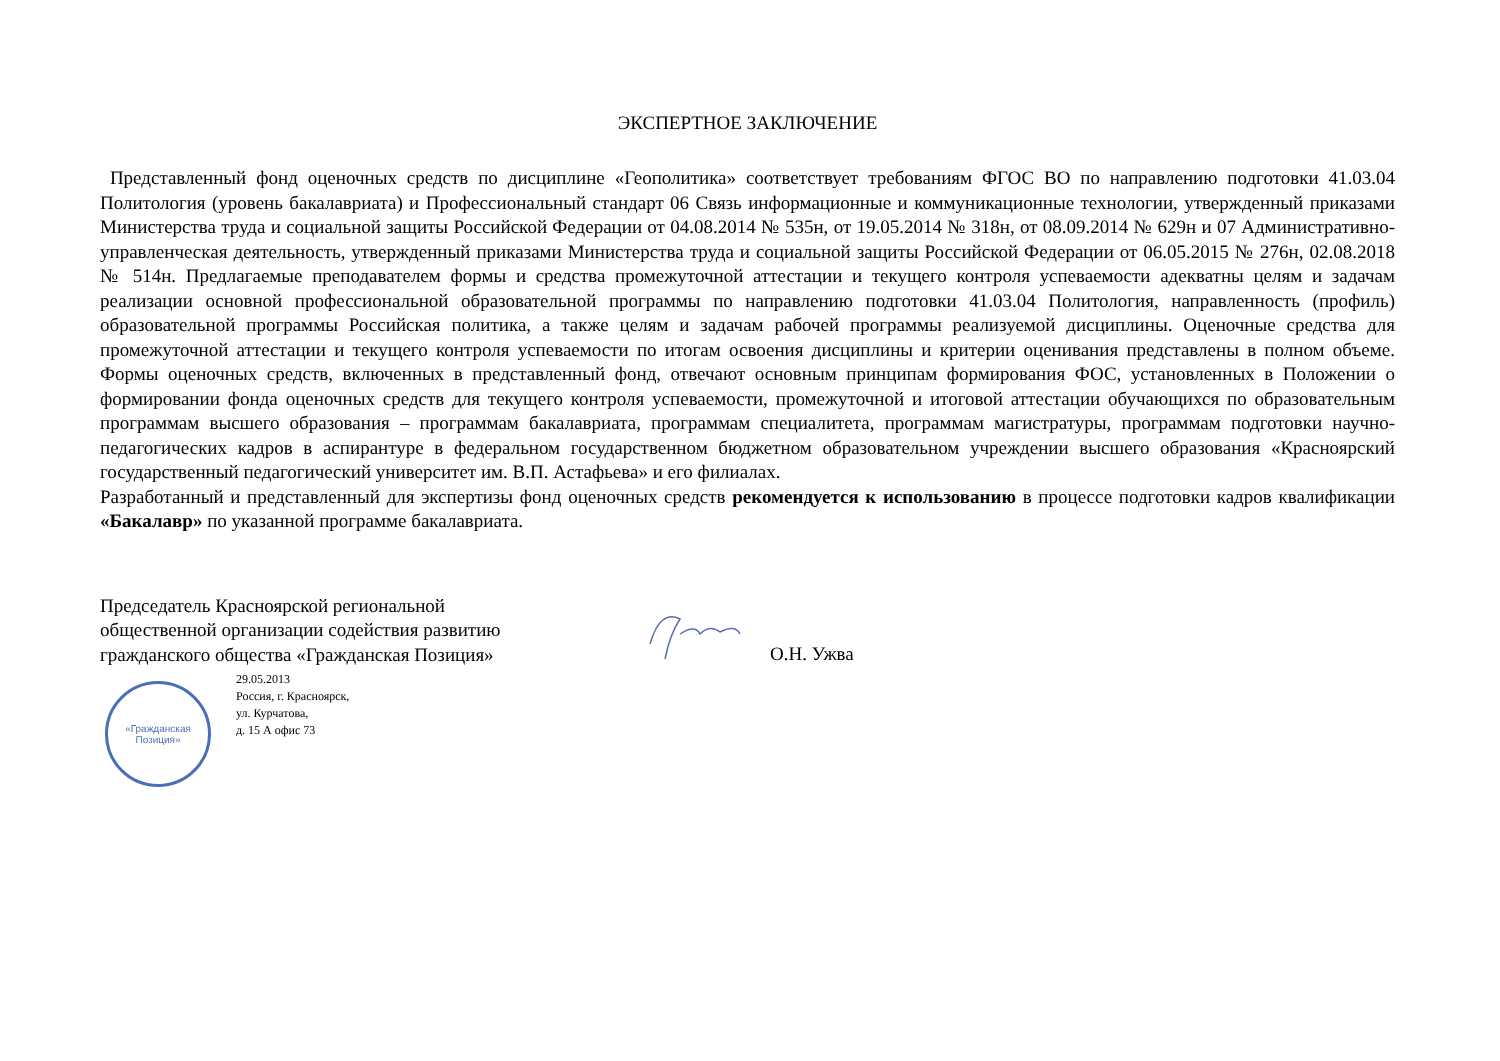ЭКСПЕРТНОЕ ЗАКЛЮЧЕНИЕ
Представленный фонд оценочных средств по дисциплине «Геополитика» соответствует требованиям ФГОС ВО по направлению подготовки 41.03.04 Политология (уровень бакалавриата) и Профессиональный стандарт 06 Связь информационные и коммуникационные технологии, утвержденный приказами Министерства труда и социальной защиты Российской Федерации от 04.08.2014 № 535н, от 19.05.2014 № 318н, от 08.09.2014 № 629н и 07 Административно-управленческая деятельность, утвержденный приказами Министерства труда и социальной защиты Российской Федерации от 06.05.2015 № 276н, 02.08.2018 № 514н. Предлагаемые преподавателем формы и средства промежуточной аттестации и текущего контроля успеваемости адекватны целям и задачам реализации основной профессиональной образовательной программы по направлению подготовки 41.03.04 Политология, направленность (профиль) образовательной программы Российская политика, а также целям и задачам рабочей программы реализуемой дисциплины. Оценочные средства для промежуточной аттестации и текущего контроля успеваемости по итогам освоения дисциплины и критерии оценивания представлены в полном объеме. Формы оценочных средств, включенных в представленный фонд, отвечают основным принципам формирования ФОС, установленных в Положении о формировании фонда оценочных средств для текущего контроля успеваемости, промежуточной и итоговой аттестации обучающихся по образовательным программам высшего образования – программам бакалавриата, программам специалитета, программам магистратуры, программам подготовки научно-педагогических кадров в аспирантуре в федеральном государственном бюджетном образовательном учреждении высшего образования «Красноярский государственный педагогический университет им. В.П. Астафьева» и его филиалах.
Разработанный и представленный для экспертизы фонд оценочных средств рекомендуется к использованию в процессе подготовки кадров квалификации «Бакалавр» по указанной программе бакалавриата.
Председатель Красноярской региональной общественной организации содействия развитию гражданского общества «Гражданская Позиция»
О.Н. Ужва
«Гражданская
Позиция»
29.05.2013
Россия, г. Красноярск,
ул. Курчатова,
д. 15 А офис 73